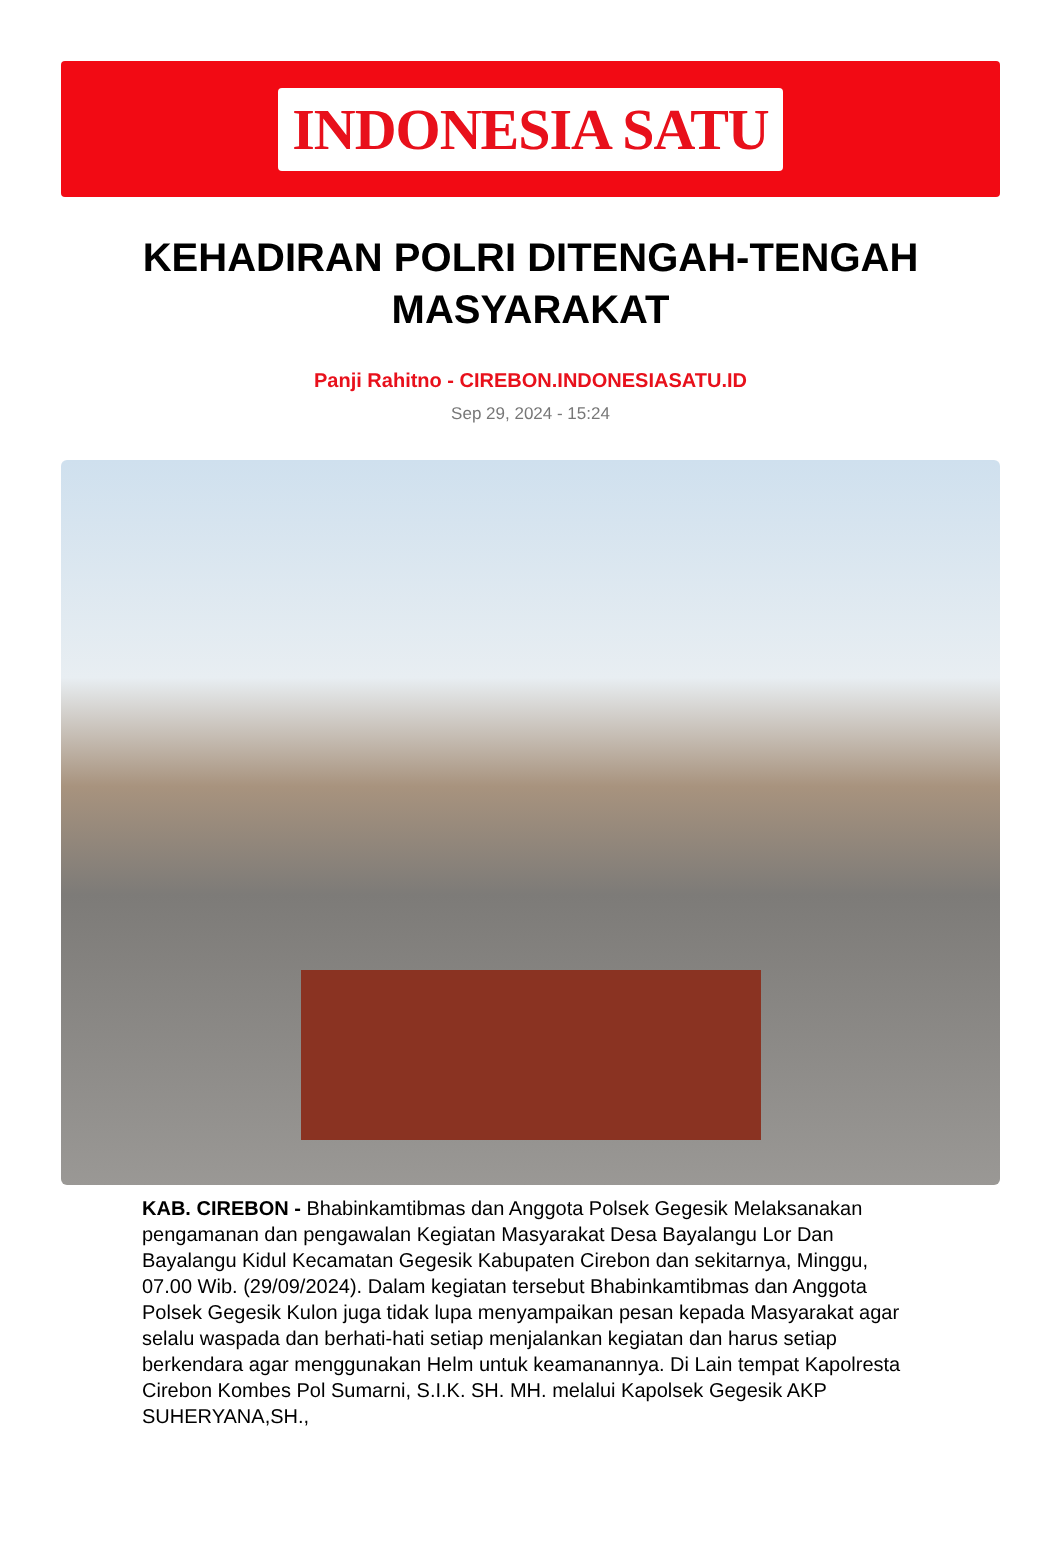INDONESIA SATU
KEHADIRAN POLRI DITENGAH-TENGAH MASYARAKAT
Panji Rahitno - CIREBON.INDONESIASATU.ID
Sep 29, 2024 - 15:24
KAB. CIREBON - Bhabinkamtibmas dan Anggota Polsek Gegesik Melaksanakan pengamanan dan pengawalan Kegiatan Masyarakat Desa Bayalangu Lor Dan Bayalangu Kidul Kecamatan Gegesik Kabupaten Cirebon dan sekitarnya, Minggu, 07.00 Wib. (29/09/2024). Dalam kegiatan tersebut Bhabinkamtibmas dan Anggota Polsek Gegesik Kulon juga tidak lupa menyampaikan pesan kepada Masyarakat agar selalu waspada dan berhati-hati setiap menjalankan kegiatan dan harus setiap berkendara agar menggunakan Helm untuk keamanannya. Di Lain tempat Kapolresta Cirebon Kombes Pol Sumarni, S.I.K. SH. MH. melalui Kapolsek Gegesik AKP SUHERYANA,SH.,